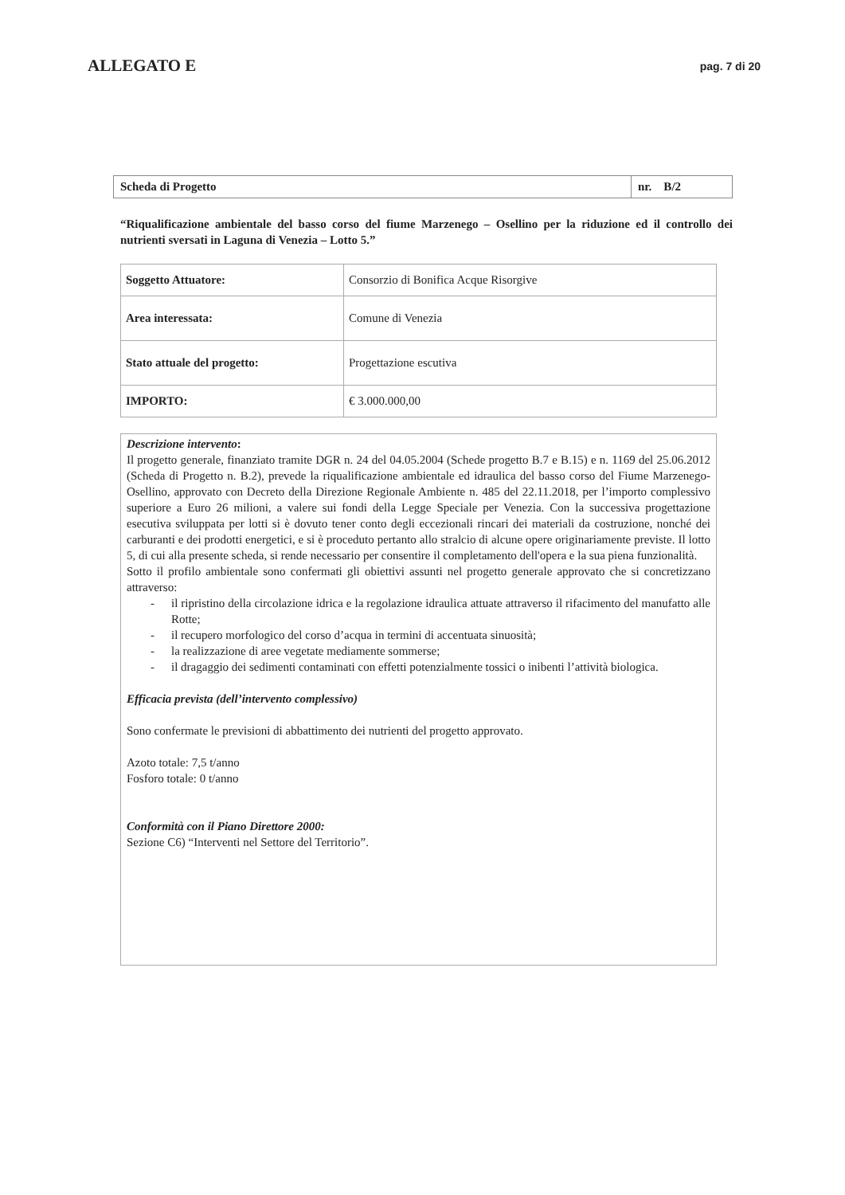ALLEGATO E
pag. 7 di 20
| Scheda di Progetto | nr. B/2 |
“Riqualificazione ambientale del basso corso del fiume Marzenego – Osellino per la riduzione ed il controllo dei nutrienti sversati in Laguna di Venezia – Lotto 5.”
| Soggetto Attuatore: | Consorzio di Bonifica Acque Risorgive |
| Area interessata: | Comune di Venezia |
| Stato attuale del progetto: | Progettazione escutiva |
| IMPORTO: | € 3.000.000,00 |
Descrizione intervento:
Il progetto generale, finanziato tramite DGR n. 24 del 04.05.2004 (Schede progetto B.7 e B.15) e n. 1169 del 25.06.2012 (Scheda di Progetto n. B.2), prevede la riqualificazione ambientale ed idraulica del basso corso del Fiume Marzenego-Osellino, approvato con Decreto della Direzione Regionale Ambiente n. 485 del 22.11.2018, per l’importo complessivo superiore a Euro 26 milioni, a valere sui fondi della Legge Speciale per Venezia. Con la successiva progettazione esecutiva sviluppata per lotti si è dovuto tener conto degli eccezionali rincari dei materiali da costruzione, nonché dei carburanti e dei prodotti energetici, e si è proceduto pertanto allo stralcio di alcune opere originariamente previste. Il lotto 5, di cui alla presente scheda, si rende necessario per consentire il completamento dell'opera e la sua piena funzionalità.
Sotto il profilo ambientale sono confermati gli obiettivi assunti nel progetto generale approvato che si concretizzano attraverso:
- il ripristino della circolazione idrica e la regolazione idraulica attuate attraverso il rifacimento del manufatto alle Rotte;
- il recupero morfologico del corso d’acqua in termini di accentuata sinuosità;
- la realizzazione di aree vegetate mediamente sommerse;
- il dragaggio dei sedimenti contaminati con effetti potenzialmente tossici o inibenti l’attività biologica.
Efficacia prevista (dell’intervento complessivo)
Sono confermate le previsioni di abbattimento dei nutrienti del progetto approvato.
Azoto totale: 7,5 t/anno
Fosforo totale: 0 t/anno
Conformità con il Piano Direttore 2000:
Sezione C6) “Interventi nel Settore del Territorio”.